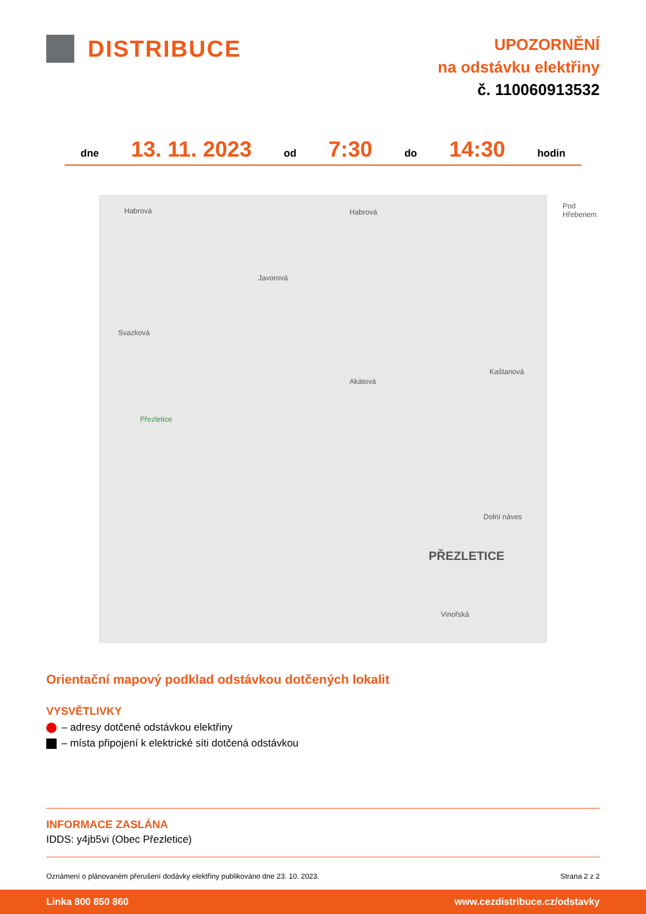DISTRIBUCE
UPOZORNĚNÍ
na odstávku elektřiny
č. 110060913532
dne 13. 11. 2023 od 7:30 do 14:30 hodin
Habrová Habrová
Javorová
Svazková
Akátová
Přezletice
Kaštanová
Dolní náves
PŘEZLETICE
Vinořská
Pod Hřebenem
Orientační mapový podklad odstávkou dotčených lokalit
VYSVĚTLIVKY
– adresy dotčené odstávkou elektřiny
– místa připojení k elektrické síti dotčená odstávkou
INFORMACE ZASLÁNA
IDDS: y4jb5vi (Obec Přezletice)
Oznámení o plánovaném přerušení dodávky elektřiny publikováno dne 23. 10. 2023. Strana 2 z 2
Linka 800 850 860 www.cezdistribuce.cz/odstavky